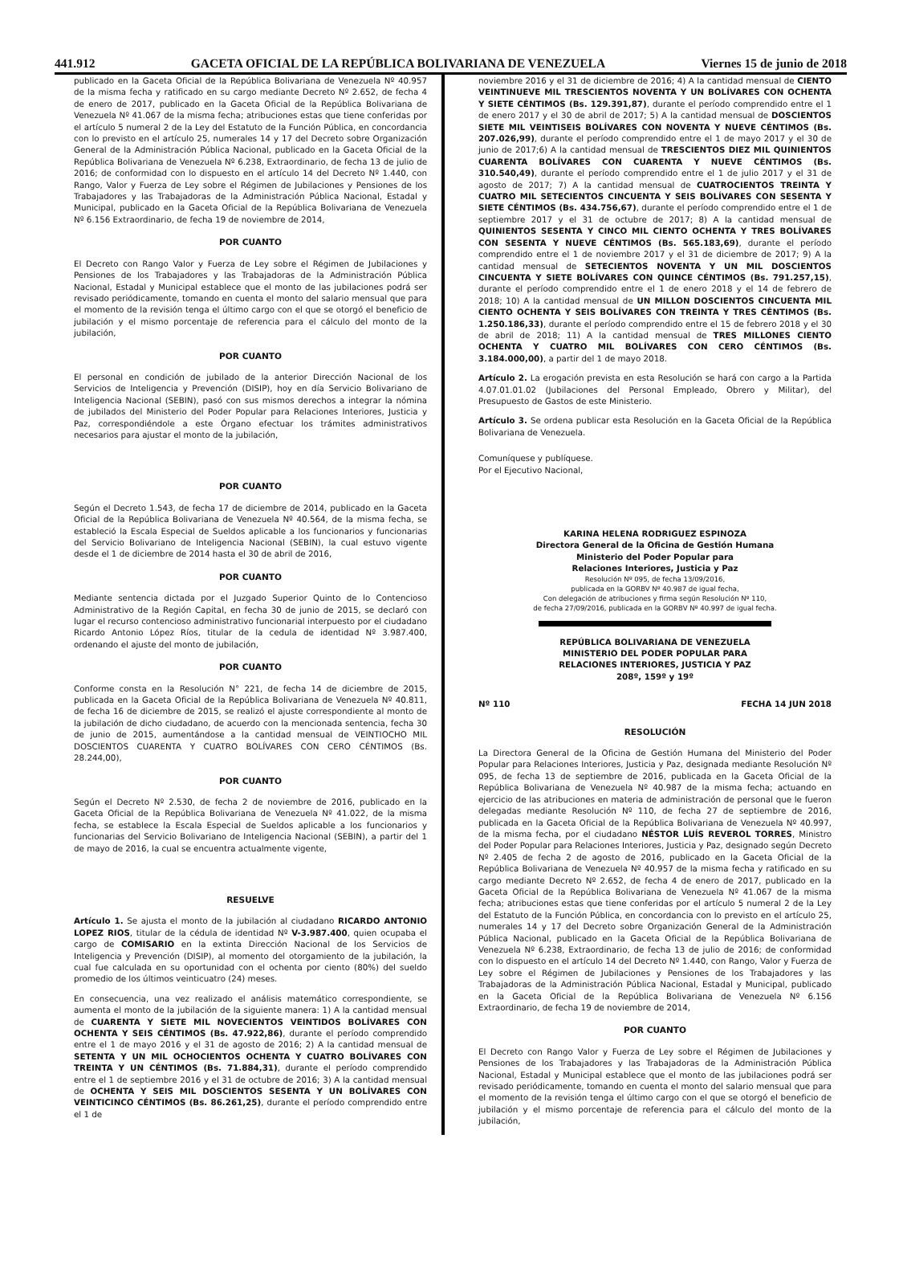441.912 GACETA OFICIAL DE LA REPÚBLICA BOLIVARIANA DE VENEZUELA Viernes 15 de junio de 2018
publicado en la Gaceta Oficial de la República Bolivariana de Venezuela Nº 40.957 de la misma fecha y ratificado en su cargo mediante Decreto Nº 2.652, de fecha 4 de enero de 2017, publicado en la Gaceta Oficial de la República Bolivariana de Venezuela Nº 41.067 de la misma fecha; atribuciones estas que tiene conferidas por el artículo 5 numeral 2 de la Ley del Estatuto de la Función Pública, en concordancia con lo previsto en el artículo 25, numerales 14 y 17 del Decreto sobre Organización General de la Administración Pública Nacional, publicado en la Gaceta Oficial de la República Bolivariana de Venezuela Nº 6.238, Extraordinario, de fecha 13 de julio de 2016; de conformidad con lo dispuesto en el artículo 14 del Decreto Nº 1.440, con Rango, Valor y Fuerza de Ley sobre el Régimen de Jubilaciones y Pensiones de los Trabajadores y las Trabajadoras de la Administración Pública Nacional, Estadal y Municipal, publicado en la Gaceta Oficial de la República Bolivariana de Venezuela Nº 6.156 Extraordinario, de fecha 19 de noviembre de 2014,
POR CUANTO
El Decreto con Rango Valor y Fuerza de Ley sobre el Régimen de Jubilaciones y Pensiones de los Trabajadores y las Trabajadoras de la Administración Pública Nacional, Estadal y Municipal establece que el monto de las jubilaciones podrá ser revisado periódicamente, tomando en cuenta el monto del salario mensual que para el momento de la revisión tenga el último cargo con el que se otorgó el beneficio de jubilación y el mismo porcentaje de referencia para el cálculo del monto de la jubilación,
POR CUANTO
El personal en condición de jubilado de la anterior Dirección Nacional de los Servicios de Inteligencia y Prevención (DISIP), hoy en día Servicio Bolivariano de Inteligencia Nacional (SEBIN), pasó con sus mismos derechos a integrar la nómina de jubilados del Ministerio del Poder Popular para Relaciones Interiores, Justicia y Paz, correspondiéndole a este Órgano efectuar los trámites administrativos necesarios para ajustar el monto de la jubilación,
POR CUANTO
Según el Decreto 1.543, de fecha 17 de diciembre de 2014, publicado en la Gaceta Oficial de la República Bolivariana de Venezuela Nº 40.564, de la misma fecha, se estableció la Escala Especial de Sueldos aplicable a los funcionarios y funcionarias del Servicio Bolivariano de Inteligencia Nacional (SEBIN), la cual estuvo vigente desde el 1 de diciembre de 2014 hasta el 30 de abril de 2016,
POR CUANTO
Mediante sentencia dictada por el Juzgado Superior Quinto de lo Contencioso Administrativo de la Región Capital, en fecha 30 de junio de 2015, se declaró con lugar el recurso contencioso administrativo funcionarial interpuesto por el ciudadano Ricardo Antonio López Ríos, titular de la cedula de identidad Nº 3.987.400, ordenando el ajuste del monto de jubilación,
POR CUANTO
Conforme consta en la Resolución N° 221, de fecha 14 de diciembre de 2015, publicada en la Gaceta Oficial de la República Bolivariana de Venezuela Nº 40.811, de fecha 16 de diciembre de 2015, se realizó el ajuste correspondiente al monto de la jubilación de dicho ciudadano, de acuerdo con la mencionada sentencia, fecha 30 de junio de 2015, aumentándose a la cantidad mensual de VEINTIOCHO MIL DOSCIENTOS CUARENTA Y CUATRO BOLÍVARES CON CERO CÉNTIMOS (Bs. 28.244,00),
POR CUANTO
Según el Decreto Nº 2.530, de fecha 2 de noviembre de 2016, publicado en la Gaceta Oficial de la República Bolivariana de Venezuela Nº 41.022, de la misma fecha, se establece la Escala Especial de Sueldos aplicable a los funcionarios y funcionarias del Servicio Bolivariano de Inteligencia Nacional (SEBIN), a partir del 1 de mayo de 2016, la cual se encuentra actualmente vigente,
RESUELVE
Artículo 1. Se ajusta el monto de la jubilación al ciudadano RICARDO ANTONIO LOPEZ RIOS, titular de la cédula de identidad Nº V-3.987.400, quien ocupaba el cargo de COMISARIO en la extinta Dirección Nacional de los Servicios de Inteligencia y Prevención (DISIP), al momento del otorgamiento de la jubilación, la cual fue calculada en su oportunidad con el ochenta por ciento (80%) del sueldo promedio de los últimos veinticuatro (24) meses.
En consecuencia, una vez realizado el análisis matemático correspondiente, se aumenta el monto de la jubilación de la siguiente manera: 1) A la cantidad mensual de CUARENTA Y SIETE MIL NOVECIENTOS VEINTIDOS BOLÍVARES CON OCHENTA Y SEIS CÉNTIMOS (Bs. 47.922,86), durante el período comprendido entre el 1 de mayo 2016 y el 31 de agosto de 2016; 2) A la cantidad mensual de SETENTA Y UN MIL OCHOCIENTOS OCHENTA Y CUATRO BOLÍVARES CON TREINTA Y UN CÉNTIMOS (Bs. 71.884,31), durante el período comprendido entre el 1 de septiembre 2016 y el 31 de octubre de 2016; 3) A la cantidad mensual de OCHENTA Y SEIS MIL DOSCIENTOS SESENTA Y UN BOLÍVARES CON VEINTICINCO CÉNTIMOS (Bs. 86.261,25), durante el período comprendido entre el 1 de
noviembre 2016 y el 31 de diciembre de 2016; 4) A la cantidad mensual de CIENTO VEINTINUEVE MIL TRESCIENTOS NOVENTA Y UN BOLÍVARES CON OCHENTA Y SIETE CÉNTIMOS (Bs. 129.391,87), durante el período comprendido entre el 1 de enero 2017 y el 30 de abril de 2017; 5) A la cantidad mensual de DOSCIENTOS SIETE MIL VEINTISEIS BOLÍVARES CON NOVENTA Y NUEVE CÉNTIMOS (Bs. 207.026,99), durante el período comprendido entre el 1 de mayo 2017 y el 30 de junio de 2017;6) A la cantidad mensual de TRESCIENTOS DIEZ MIL QUINIENTOS CUARENTA BOLÍVARES CON CUARENTA Y NUEVE CÉNTIMOS (Bs. 310.540,49), durante el período comprendido entre el 1 de julio 2017 y el 31 de agosto de 2017; 7) A la cantidad mensual de CUATROCIENTOS TREINTA Y CUATRO MIL SETECIENTOS CINCUENTA Y SEIS BOLÍVARES CON SESENTA Y SIETE CÉNTIMOS (Bs. 434.756,67), durante el período comprendido entre el 1 de septiembre 2017 y el 31 de octubre de 2017; 8) A la cantidad mensual de QUINIENTOS SESENTA Y CINCO MIL CIENTO OCHENTA Y TRES BOLÍVARES CON SESENTA Y NUEVE CÉNTIMOS (Bs. 565.183,69), durante el período comprendido entre el 1 de noviembre 2017 y el 31 de diciembre de 2017; 9) A la cantidad mensual de SETECIENTOS NOVENTA Y UN MIL DOSCIENTOS CINCUENTA Y SIETE BOLÍVARES CON QUINCE CÉNTIMOS (Bs. 791.257,15), durante el período comprendido entre el 1 de enero 2018 y el 14 de febrero de 2018; 10) A la cantidad mensual de UN MILLON DOSCIENTOS CINCUENTA MIL CIENTO OCHENTA Y SEIS BOLÍVARES CON TREINTA Y TRES CÉNTIMOS (Bs. 1.250.186,33), durante el período comprendido entre el 15 de febrero 2018 y el 30 de abril de 2018; 11) A la cantidad mensual de TRES MILLONES CIENTO OCHENTA Y CUATRO MIL BOLÍVARES CON CERO CÉNTIMOS (Bs. 3.184.000,00), a partir del 1 de mayo 2018.
Artículo 2. La erogación prevista en esta Resolución se hará con cargo a la Partida 4.07.01.01.02 (Jubilaciones del Personal Empleado, Obrero y Militar), del Presupuesto de Gastos de este Ministerio.
Artículo 3. Se ordena publicar esta Resolución en la Gaceta Oficial de la República Bolivariana de Venezuela.
Comuníquese y publíquese.
Por el Ejecutivo Nacional,
KARINA HELENA RODRIGUEZ ESPINOZA
Directora General de la Oficina de Gestión Humana
Ministerio del Poder Popular para
Relaciones Interiores, Justicia y Paz
Resolución Nº 095, de fecha 13/09/2016,
publicada en la GORBV Nº 40.987 de igual fecha,
Con delegación de atribuciones y firma según Resolución Nº 110,
de fecha 27/09/2016, publicada en la GORBV Nº 40.997 de igual fecha.
REPÚBLICA BOLIVARIANA DE VENEZUELA
MINISTERIO DEL PODER POPULAR PARA
RELACIONES INTERIORES, JUSTICIA Y PAZ
208º, 159º y 19º
Nº 110 FECHA 14 JUN 2018
RESOLUCIÓN
La Directora General de la Oficina de Gestión Humana del Ministerio del Poder Popular para Relaciones Interiores, Justicia y Paz, designada mediante Resolución Nº 095, de fecha 13 de septiembre de 2016, publicada en la Gaceta Oficial de la República Bolivariana de Venezuela Nº 40.987 de la misma fecha; actuando en ejercicio de las atribuciones en materia de administración de personal que le fueron delegadas mediante Resolución Nº 110, de fecha 27 de septiembre de 2016, publicada en la Gaceta Oficial de la República Bolivariana de Venezuela Nº 40.997, de la misma fecha, por el ciudadano NÉSTOR LUÍS REVEROL TORRES, Ministro del Poder Popular para Relaciones Interiores, Justicia y Paz, designado según Decreto Nº 2.405 de fecha 2 de agosto de 2016, publicado en la Gaceta Oficial de la República Bolivariana de Venezuela Nº 40.957 de la misma fecha y ratificado en su cargo mediante Decreto Nº 2.652, de fecha 4 de enero de 2017, publicado en la Gaceta Oficial de la República Bolivariana de Venezuela Nº 41.067 de la misma fecha; atribuciones estas que tiene conferidas por el artículo 5 numeral 2 de la Ley del Estatuto de la Función Pública, en concordancia con lo previsto en el artículo 25, numerales 14 y 17 del Decreto sobre Organización General de la Administración Pública Nacional, publicado en la Gaceta Oficial de la República Bolivariana de Venezuela Nº 6.238, Extraordinario, de fecha 13 de julio de 2016; de conformidad con lo dispuesto en el artículo 14 del Decreto Nº 1.440, con Rango, Valor y Fuerza de Ley sobre el Régimen de Jubilaciones y Pensiones de los Trabajadores y las Trabajadoras de la Administración Pública Nacional, Estadal y Municipal, publicado en la Gaceta Oficial de la República Bolivariana de Venezuela Nº 6.156 Extraordinario, de fecha 19 de noviembre de 2014,
POR CUANTO
El Decreto con Rango Valor y Fuerza de Ley sobre el Régimen de Jubilaciones y Pensiones de los Trabajadores y las Trabajadoras de la Administración Pública Nacional, Estadal y Municipal establece que el monto de las jubilaciones podrá ser revisado periódicamente, tomando en cuenta el monto del salario mensual que para el momento de la revisión tenga el último cargo con el que se otorgó el beneficio de jubilación y el mismo porcentaje de referencia para el cálculo del monto de la jubilación,